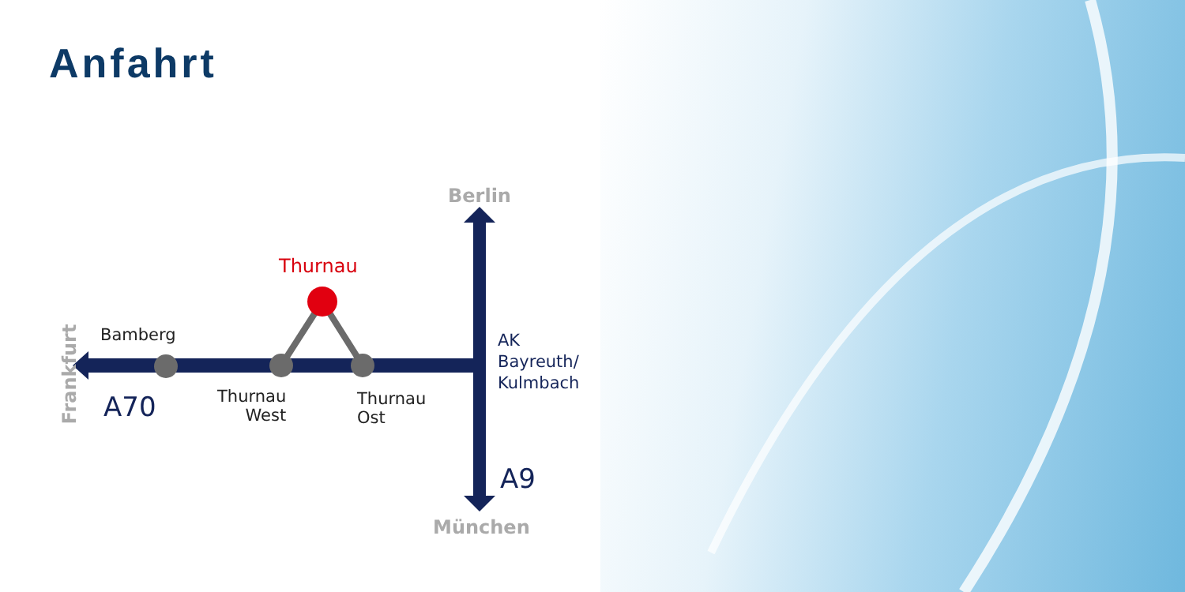Anfahrt
Berlin
Thurnau
Bamberg
Thurnau
West
Thurnau
Ost
AK
Bayreuth/
Kulmbach
A70
A9
München
Frankfurt